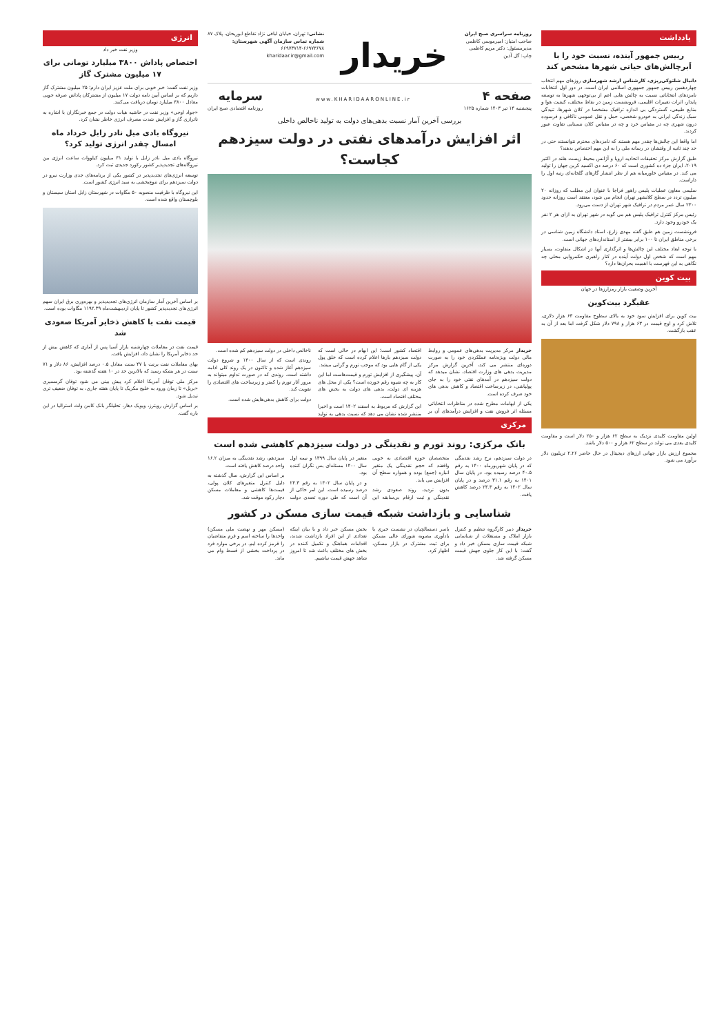یادداشت
رییس جمهور آینده، نسبت خود را با اَبرچالش‌های حیاتی شهرها مشخص کند
دانیال شلتوکی‌ریزی، کارشناس ارشد شهرسازی روزهای مهم انتخاب چهاردهمین رییس جمهور جمهوری اسلامی ایران است، در دور اول انتخابات نامزدهای انتخاباتی نسبت به چالش هایی اعم از بی‌توجهی شهرها به توسعه پایدار، اثرات تغییرات اقلیمی، فرونشست زمین در نقاط مختلف، کیفیت هوا و منابع طبیعی، گستردگی بی اندازه ترافیک مشخصا در کلان شهرها، تنیدگی سبک زندگی ایرانی به خودرو شخصی، حمل و نقل عمومی ناکافی و فرسوده درون شهری چه در مقیاس خرد و چه در مقیاس کلان نسبتایی تفاوت عبور کردند.
اما واقعا این چالش‌ها چقدر مهم هستند که نامزدهای محترم نتوانستند حتی در حد چند ثانیه از وقتشان در رسانه ملی را به این مهم اختصاص بدهند؟
طبق گزارش مرکز تحقیقات اتحادیه اروپا و آژانس محیط زیست هلند در اکتبر ۲۰۱۹، ایران جزء ده کشوری است که ۶۰ درصد دی اکسید کربن جهان را تولید می کند. در مقیاس خاورمیانه هم از نظر انتشار گازهای گلخانه‌ای رتبه اول را داراست.
سلیمی معاون عملیات پلیس راهور فراجا با عنوان این مطلب که روزانه ۲۰ میلیون تردد در سطح کلانشهر تهران انجام می شود، معتقد است روزانه حدود ۲۳۰۰ سال عمر مردم در ترافیک شهر تهران از دست می‌رود.
رئیس مرکز کنترل ترافیک پلیس هم می گوید در شهر تهران به ازای هر ۲ نفر یک خودرو وجود دارد.
فرونشست زمین هم طبق گفته مهدی زارع، استاد دانشگاه زمین شناسی در برخی مناطق ایران تا ۱۰۰ برابر بیشتر از استانداردهای جهانی است.
با توجه ابعاد مختلف این چالش‌ها و اثرگذاری آنها در اشکال متفاوت، بسیار مهم است که شخص اول دولت آینده در کنار راهبری حکمروایی محلی چه نگاهی به این فهرست با اهمیت بحران‌ها دارد؟
بیت کوین
آخرین وضعیت بازار رمزارزها در جهان
عقبگرد بیت‌کوین
بیت کوین برای افزایش سود خود به بالای سطوح مقاومت ۶۳ هزار دلاری، تلاش کرد و اوج قیمت در ۶۳ هزار و ۷۹۸ دلار شکل گرفت اما بعد از آن به عقب بازگشت.
اولین مقاومت کلیدی نزدیک به سطح ۶۲ هزار و ۲۵۰ دلار است و مقاومت کلیدی بعدی می تواند در سطح ۶۲ هزار و ۵۰۰ دلار باشد.
مجموع ارزش بازار جهانی ارزهای دیجیتال در حال حاضر ۲.۲۶ تریلیون دلار برآورد می شود.
روزنامه سراسری صبح ایران
صاحب امتیاز: امیرموسی کاظمی
مدیرمسئول: دکتر مریم کاظمی
چاپ: گل آذین
خریدار
نشانی: تهران، خیابان لبافی نژاد تقاطع ابوریحان، پلاک ۸۷
شماره تماس سازمان آگهی شهرستان:
۶۶۹۷۳۷۱۴-۶۶۹۷۳۶۷۸
kharidaar.ir@gmail.com
صفحه ۴
پنجشنبه ۱۴ تیر ۱۴۰۳ شماره ۱۶۲۵
www.KHARIDAARONLINE.ir
سرمایه
روزنامه اقتصادی صبح ایران
بررسی آخرین آمار نسبت بدهی‌های دولت به تولید ناخالص داخلی
اثر افزایش درآمدهای نفتی در دولت سیزدهم کجاست؟
خریدار مرکز مدیریت بدهی‌های عمومی و روابط مالی دولت ویژه‌نامه عملکردی خود را به صورت دوره‌ای منتشر می کند، آخرین گزارش مرکز مدیریت بدهی های وزارت اقتصاد، نشان میدهد که دولت سیزدهم در آمدهای نفتی خود را به جای پولپاشی، در زیرساخت اقتصاد و کاهش بدهی های خود صرف کرده است.
یکی از ابهامات مطرح شده در مناظرات انتخاباتی مسئله اثر فروش نفت و افزایش درآمدهای آن بر اقتصاد کشور است؛ این ابهام در حالی است که دولت سیزدهم بارها اعلام کرده است که خلق پول یکی از گام هایی بود که موجب تورم و گرانی میشد.
آن، پیشگیری از افزایش تورم و قیمت‌هاست اما این کار به چه شیوه رقم خورده است؟ یکی از محل های هزینه ای دولت، بدهی های دولت به بخش های مختلف اقتصاد است.
این گزارش که مربوط به اسفند ۱۴۰۲ است و اخیرا منتشر شده نشان می دهد که نسبت بدهی به تولید ناخالص داخلی در دولت سیزدهم کم شده است.
روندی است که از سال ۱۴۰۰ و شروع دولت سیزدهم آغاز شده و تاکنون در یک روند کلی ادامه داشته است. روندی که در صورت تداوم میتواند به مرور آثار تورم را کمتر و زیرساخت های اقتصادی را تقویت کند.
دولت برای کاهش بدهی‌هایش شده است.
مرکزی
بانک مرکزی: روند تورم و نقدینگی در دولت سیزدهم کاهشی شده است
در دولت سیزدهم، نرخ رشد نقدینگی که در پایان شهریورماه ۱۴۰۰ به رقم ۴۰.۵ درصد رسیده بود، در پایان سال ۱۴۰۱ به رقم ۳۱.۱ درصد و در پایان سال ۱۴۰۲ به رقم ۲۴.۳ درصد کاهش یافت.
متخصصان حوزه اقتصادی به خوبی واقفند که حجم نقدینگی یک متغیر انباره (جمع) بوده و همواره سطح آن افزایش می یابد.
بدون تردید، روند صعودی رشد نقدینگی و ثبت ارقام بی‌سابقه این متغیر در پایان سال ۱۳۹۹ و نیمه اول سال ۱۴۰۰ مسئله‌ای بس نگران کننده بود.
و در پایان سال ۱۴۰۲ به رقم ۲۴.۳ درصد رسیده است. این امر حاکی از آن است که طی دوره تصدی دولت سیزدهم، رشد نقدینگی به میزان ۱۶.۲ واحد درصد کاهش یافته است.
بر اساس این گزارش، سال گذشته به دلیل کنترل متغیرهای کلان پولی، قیمت‌ها کاهشی و معاملات مسکن دچار رکود موقت شد.
شناسایی و بازداشت شبکه قیمت سازی مسکن در کشور
خریدار دبیر کارگروه تنظیم و کنترل بازار املاک و مستغلات از شناسایی شبکه قیمت سازی مسکن خبر داد و گفت: با این کار جلوی جهش قیمت مسکن گرفته شد.
یاسر دستمالچیان در نشست خبری با یادآوری مصوبه شورای عالی مسکن برای ثبت مشترک در بازار مسکن، اظهار کرد.
بخش مسکن خبر داد و با بیان اینکه تعدادی از این افراد بازداشت شدند، اقدامات هماهنگ و تکمیل کننده در بخش های مختلف باعث شد تا امروز شاهد جهش قیمت نباشیم.
(مسکن مهر و نهضت ملی مسکن) واحدها را ساخته اسم و فرم متقاضیان را قرمز کرده ایم. در برخی موارد فرد در پرداخت بخشی از قسط وام می ماند.
انرژی
وزیر نفت خبر داد
اختصاص پاداش ۳۸۰۰ میلیارد تومانی برای ۱۷ میلیون مشترک گاز
وزیر نفت گفت: خبر خوبی برای ملت عزیز ایران دارم؛ ۲۵ میلیون مشترک گاز داریم که بر اساس آیین نامه دولت ۱۷ میلیون از مشترکان پاداش صرفه جویی معادل ۳۸۰۰ میلیارد تومان دریافت می‌کنند.
«جواد اوجی» وزیر نفت در حاشیه هیات دولت در جمع خبرنگاران با اشاره به ناترازی گاز و افزایش شدت مصرف انرژی خاطر نشان کرد.
نیروگاه بادی میل نادر زابل خرداد ماه امسال چقدر انرژی تولید کرد؟
نیروگاه بادی میل نادر زابل با تولید ۳۱ میلیون کیلووات ساعت انرژی بین نیروگاه‌های تجدیدپذیر کشور رکورد جدیدی ثبت کرد.
توسعه انرژی‌های تجدیدپذیر در کشور یکی از برنامه‌های جدی وزارت نیرو در دولت سیزدهم برای تنوع‌بخشی به سبد انرژی کشور است.
این نیروگاه با ظرفیت منصوبه ۵۰ مگاوات در شهرستان زابل استان سیستان و بلوچستان واقع شده است.
بر اساس آخرین آمار سازمان انرژی‌های تجدیدپذیر و بهره‌وری برق ایران سهم انرژی‌های تجدیدپذیر کشور تا پایان اردیبهشت‌ماه ۱۱۹۲.۳۹ مگاوات بوده است.
قیمت نفت با کاهش ذخایر آمریکا صعودی شد
قیمت نفت در معاملات چهارشنبه بازار آسیا پس از آماری که کاهش بیش از حد ذخایر آمریکا را نشان داد، افزایش یافت.
بهای معاملات نفت برنت با ۴۷ سنت معادل ۰.۵ درصد افزایش، ۸۶ دلار و ۷۱ سنت در هر بشکه رسید که بالاترین حد در ۱۰ هفته گذشته بود.
مرکز ملی توفان آمریکا اعلام کرد پیش بینی می شود توفان گرمسیری «بریل» تا زمان ورود به خلیج مکزیک تا پایان هفته جاری، به توفان ضعیف تری تبدیل شود.
بر اساس گزارش رویترز، ویویک دهار، تحلیلگر بانک کامن ولث استرالیا در این باره گفت.